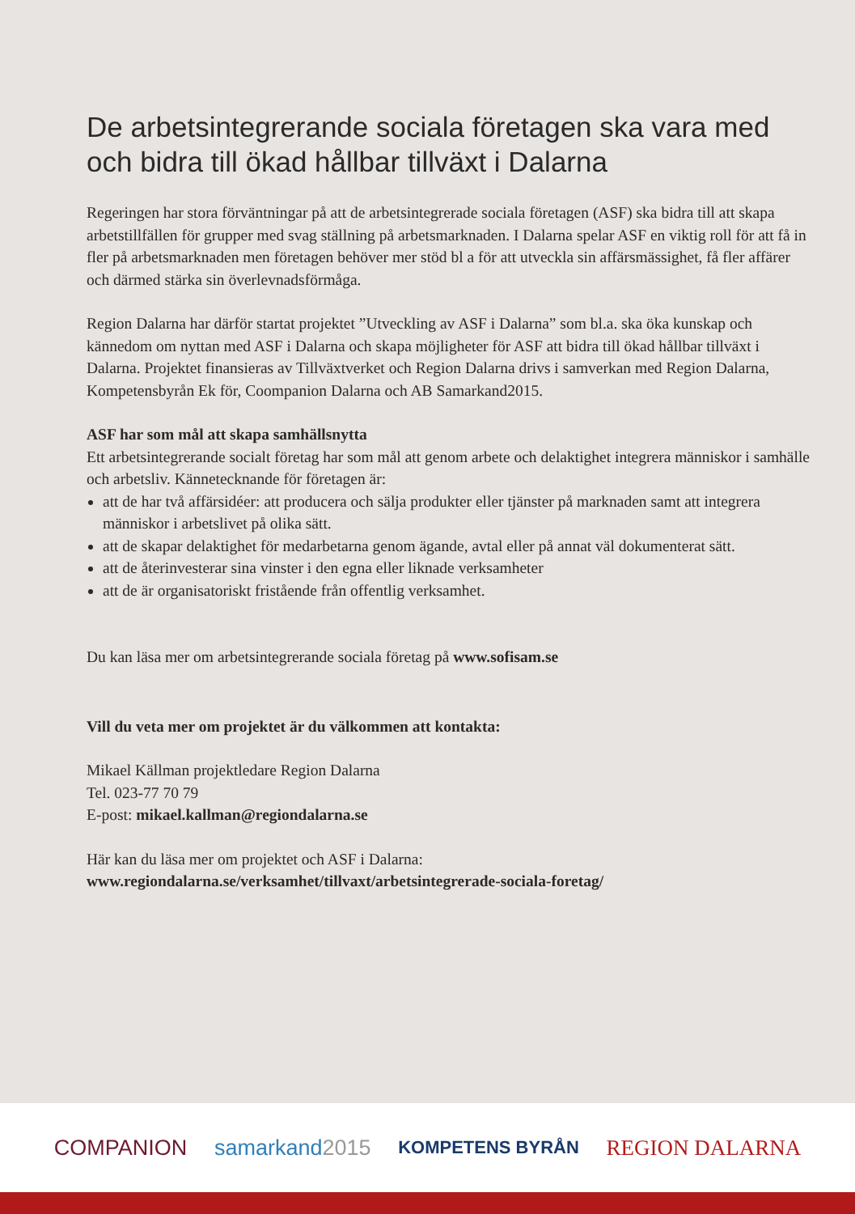De arbetsintegrerande sociala företagen ska vara med och bidra till ökad hållbar tillväxt i Dalarna
Regeringen har stora förväntningar på att de arbetsintegrerade sociala företagen (ASF) ska bidra till att skapa arbetstillfällen för grupper med svag ställning på arbetsmarknaden. I Dalarna spelar ASF en viktig roll för att få in fler på arbetsmarknaden men företagen behöver mer stöd bl a för att utveckla sin affärsmässighet, få fler affärer och därmed stärka sin överlevnadsförmåga.
Region Dalarna har därför startat projektet ”Utveckling av ASF i Dalarna” som bl.a. ska öka kunskap och kännedom om nyttan med ASF i Dalarna och skapa möjligheter för ASF att bidra till ökad hållbar tillväxt i Dalarna. Projektet finansieras av Tillväxtverket och Region Dalarna drivs i samverkan med Region Dalarna, Kompetensbyrån Ek för, Coompanion Dalarna och AB Samarkand2015.
ASF har som mål att skapa samhällsnytta
Ett arbetsintegrerande socialt företag har som mål att genom arbete och delaktighet integrera människor i samhälle och arbetsliv. Kännetecknande för företagen är:
att de har två affärsidéer: att producera och sälja produkter eller tjänster på marknaden samt att integrera människor i arbetslivet på olika sätt.
att de skapar delaktighet för medarbetarna genom ägande, avtal eller på annat väl dokumenterat sätt.
att de återinvesterar sina vinster i den egna eller liknade verksamheter
att de är organisatoriskt fristående från offentlig verksamhet.
Du kan läsa mer om arbetsintegrerande sociala företag på www.sofisam.se
Vill du veta mer om projektet är du välkommen att kontakta:
Mikael Källman projektledare Region Dalarna
Tel. 023-77 70 79
E-post: mikael.kallman@regiondalarna.se
Här kan du läsa mer om projektet och ASF i Dalarna:
www.regiondalarna.se/verksamhet/tillvaxt/arbetsintegrerade-sociala-foretag/
COMPANION samarkand2015 KOMPETENS BYRÅN REGION DALARNA